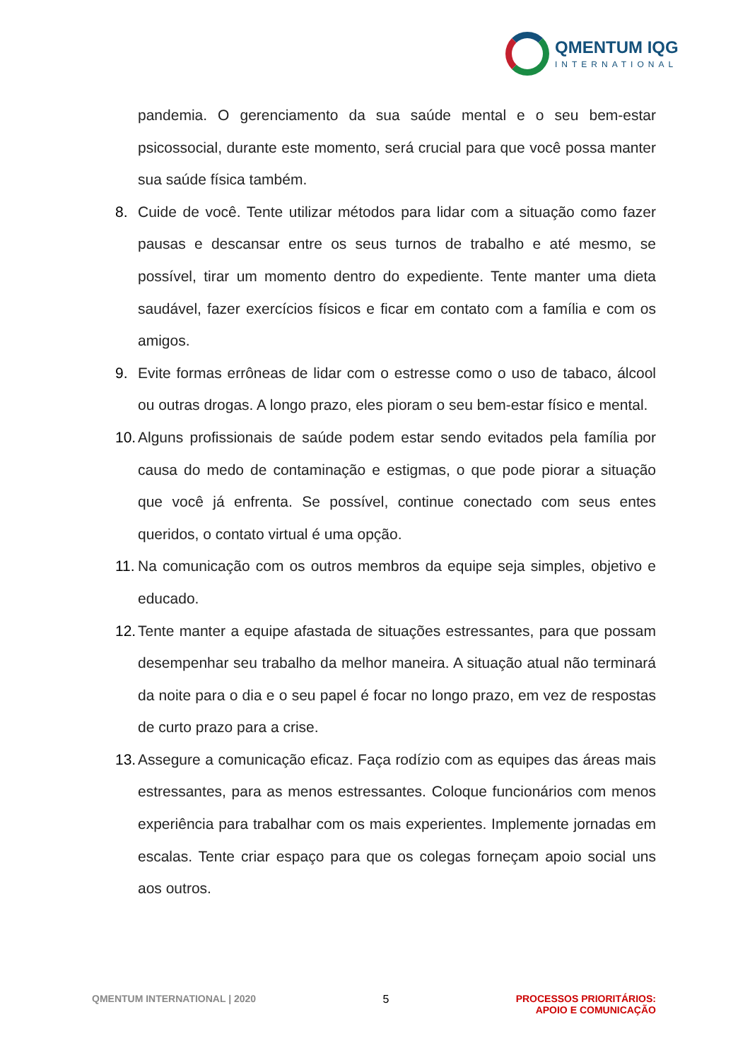QMENTUM IQG
INTERNATIONAL
pandemia. O gerenciamento da sua saúde mental e o seu bem-estar psicossocial, durante este momento, será crucial para que você possa manter sua saúde física também.
8. Cuide de você. Tente utilizar métodos para lidar com a situação como fazer pausas e descansar entre os seus turnos de trabalho e até mesmo, se possível, tirar um momento dentro do expediente. Tente manter uma dieta saudável, fazer exercícios físicos e ficar em contato com a família e com os amigos.
9. Evite formas errôneas de lidar com o estresse como o uso de tabaco, álcool ou outras drogas. A longo prazo, eles pioram o seu bem-estar físico e mental.
10. Alguns profissionais de saúde podem estar sendo evitados pela família por causa do medo de contaminação e estigmas, o que pode piorar a situação que você já enfrenta. Se possível, continue conectado com seus entes queridos, o contato virtual é uma opção.
11. Na comunicação com os outros membros da equipe seja simples, objetivo e educado.
12. Tente manter a equipe afastada de situações estressantes, para que possam desempenhar seu trabalho da melhor maneira. A situação atual não terminará da noite para o dia e o seu papel é focar no longo prazo, em vez de respostas de curto prazo para a crise.
13. Assegure a comunicação eficaz. Faça rodízio com as equipes das áreas mais estressantes, para as menos estressantes. Coloque funcionários com menos experiência para trabalhar com os mais experientes. Implemente jornadas em escalas. Tente criar espaço para que os colegas forneçam apoio social uns aos outros.
QMENTUM INTERNATIONAL | 2020 5 PROCESSOS PRIORITÁRIOS:
APOIO E COMUNICAÇÃO